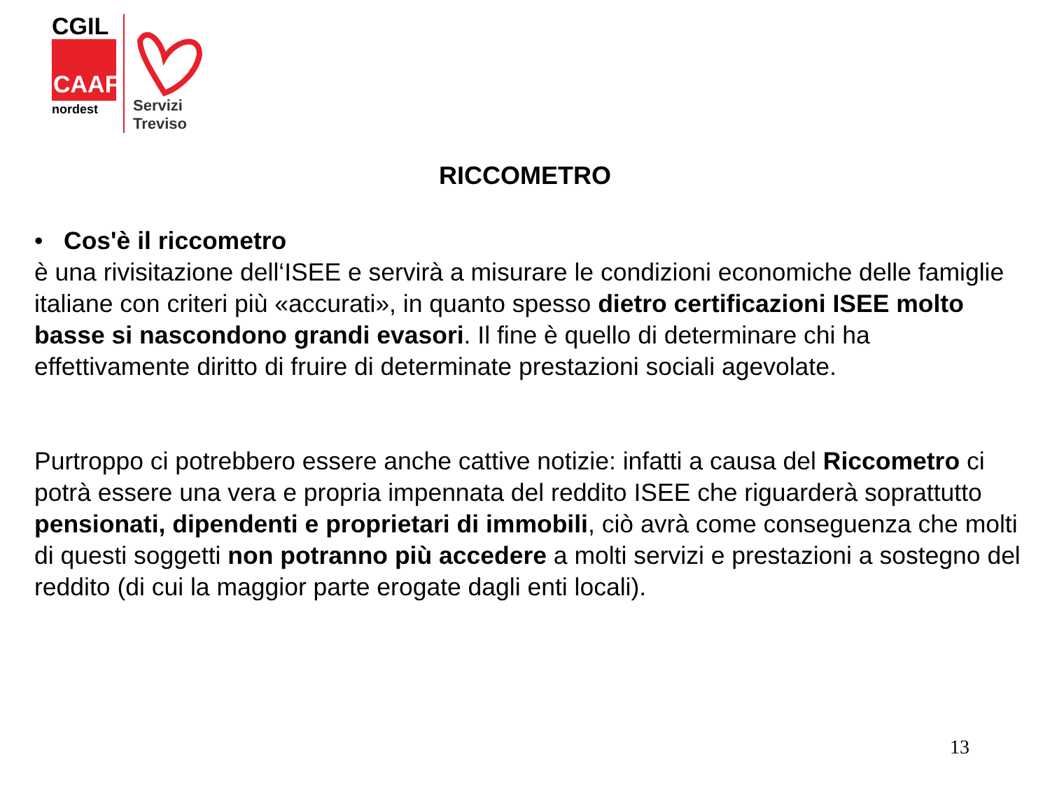CGIL
CAAF
nordest
Servizi
Treviso
RICCOMETRO
• Cos'è il riccometro
è una rivisitazione dell‘ISEE e servirà a misurare le condizioni economiche delle famiglie italiane con criteri più «accurati», in quanto spesso dietro certificazioni ISEE molto basse si nascondono grandi evasori. Il fine è quello di determinare chi ha effettivamente diritto di fruire di determinate prestazioni sociali agevolate.
Purtroppo ci potrebbero essere anche cattive notizie: infatti a causa del Riccometro ci potrà essere una vera e propria impennata del reddito ISEE che riguarderà soprattutto pensionati, dipendenti e proprietari di immobili, ciò avrà come conseguenza che molti di questi soggetti non potranno più accedere a molti servizi e prestazioni a sostegno del reddito (di cui la maggior parte erogate dagli enti locali).
13